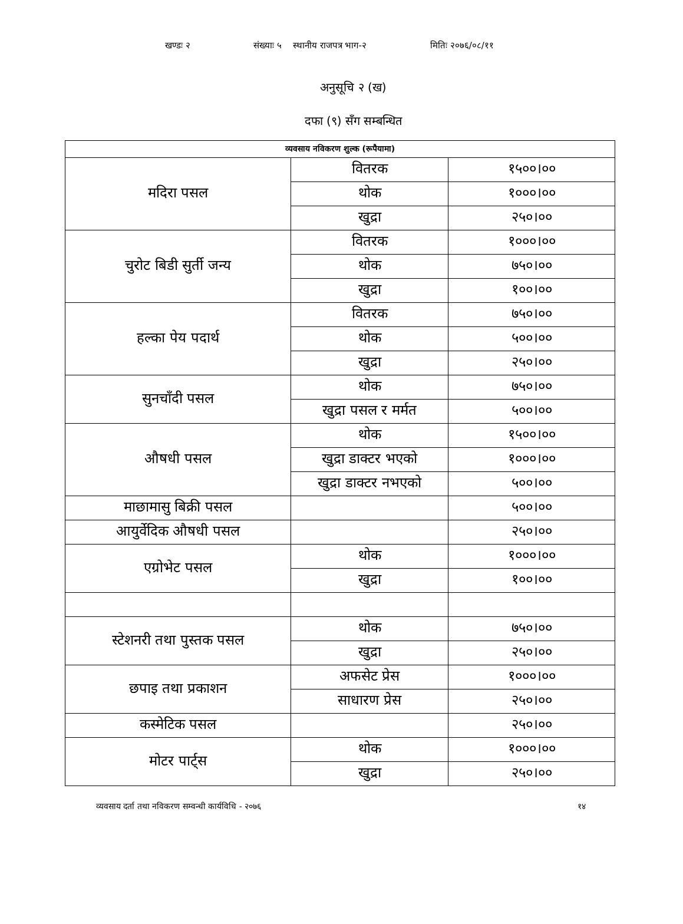खण्डः २ संख्याः ५ स्थानीय राजपत्र भाग-२ मितिः २०७६/०८/११
अनुसूचि २ (ख)
दफा (९) सँग सम्बन्धित
| व्यवसाय नविकरण शुल्क (रूपैयामा) | | |
| --- | --- | --- |
| मदिरा पसल | वितरक | १५००।०० |
| | थोक | १०००।०० |
| | खुद्रा | २५०।०० |
| चुरोट बिडी सुर्ती जन्य | वितरक | १०००।०० |
| | थोक | ७५०।०० |
| | खुद्रा | १००।०० |
| हल्का पेय पदार्थ | वितरक | ७५०।०० |
| | थोक | ५००।०० |
| | खुद्रा | २५०।०० |
| सुनचाँदी पसल | थोक | ७५०।०० |
| | खुद्रा पसल र मर्मत | ५००।०० |
| औषधी पसल | थोक | १५००।०० |
| | खुद्रा डाक्टर भएको | १०००।०० |
| | खुद्रा डाक्टर नभएको | ५००।०० |
| माछामासु बिक्री पसल | | ५००।०० |
| आयुर्वेदिक औषधी पसल | | २५०।०० |
| एग्रोभेट पसल | थोक | १०००।०० |
| | खुद्रा | १००।०० |
| स्टेशनरी तथा पुस्तक पसल | थोक | ७५०।०० |
| | खुद्रा | २५०।०० |
| छपाइ तथा प्रकाशन | अफसेट प्रेस | १०००।०० |
| | साधारण प्रेस | २५०।०० |
| कस्मेटिक पसल | | २५०।०० |
| मोटर पार्ट्स | थोक | १०००।०० |
| | खुद्रा | २५०।०० |
व्यवसाय दर्ता तथा नविकरण सम्वन्धी कार्यविधि - २०७६ १४